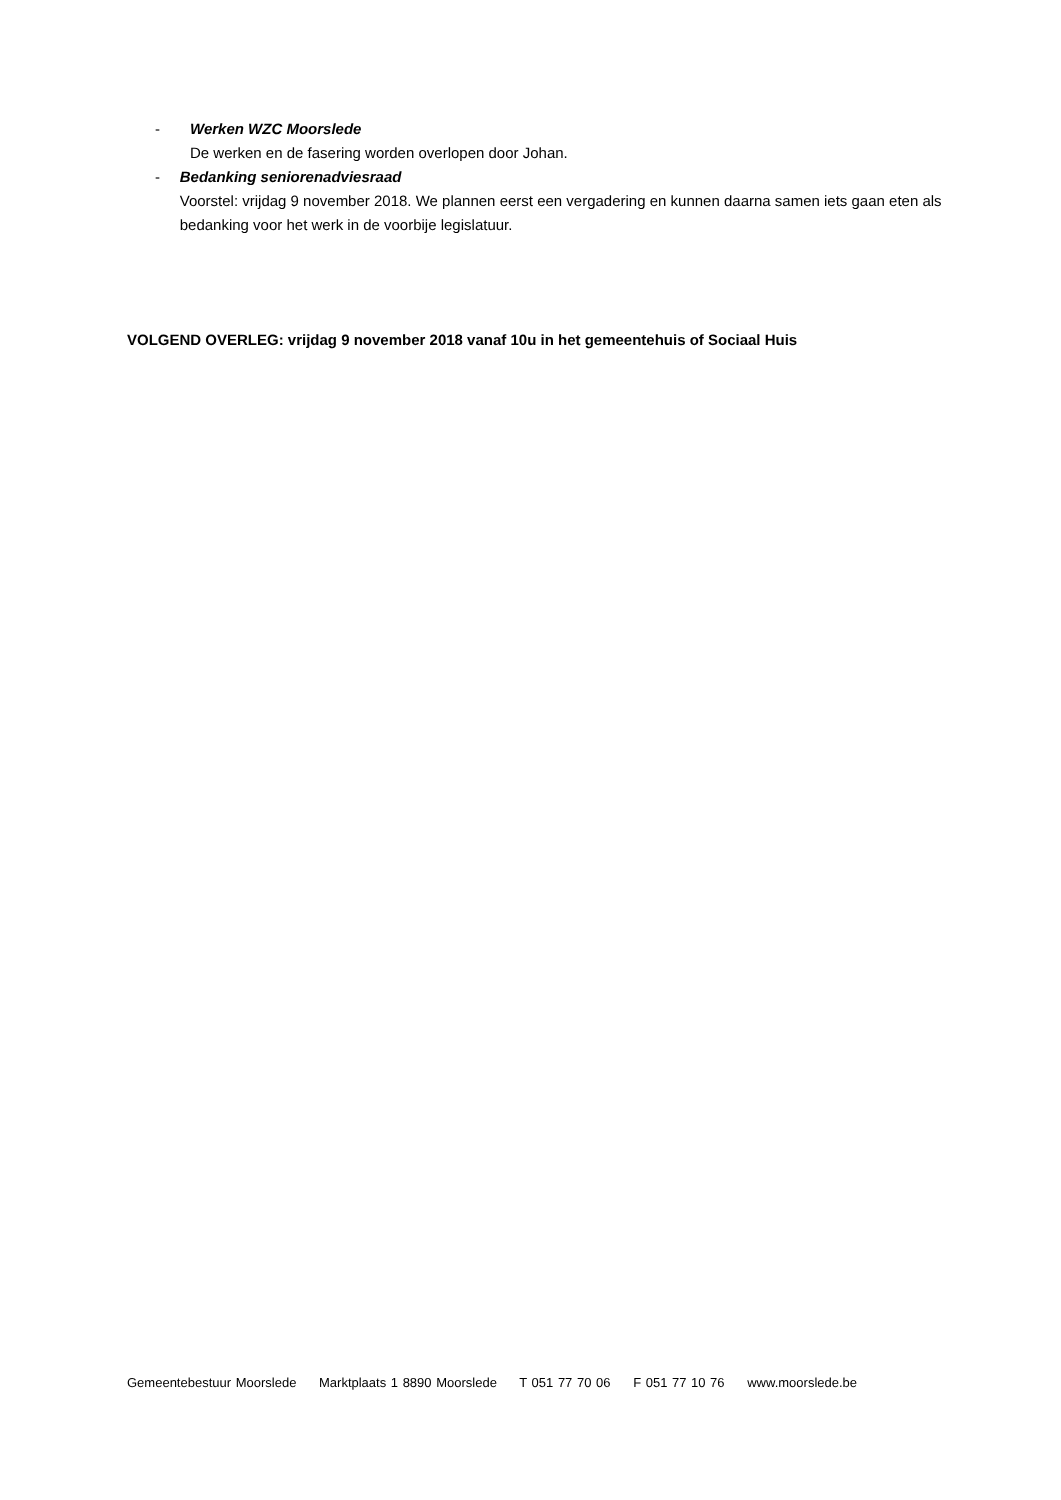- Werken WZC Moorslede
De werken en de fasering worden overlopen door Johan.
- Bedanking seniorenadviesraad
Voorstel: vrijdag 9 november 2018. We plannen eerst een vergadering en kunnen daarna samen iets gaan eten als bedanking voor het werk in de voorbije legislatuur.
VOLGEND OVERLEG: vrijdag 9 november 2018 vanaf 10u in het gemeentehuis of Sociaal Huis
Gemeentebestuur Moorslede Marktplaats 1 8890 Moorslede T 051 77 70 06 F 051 77 10 76 www.moorslede.be